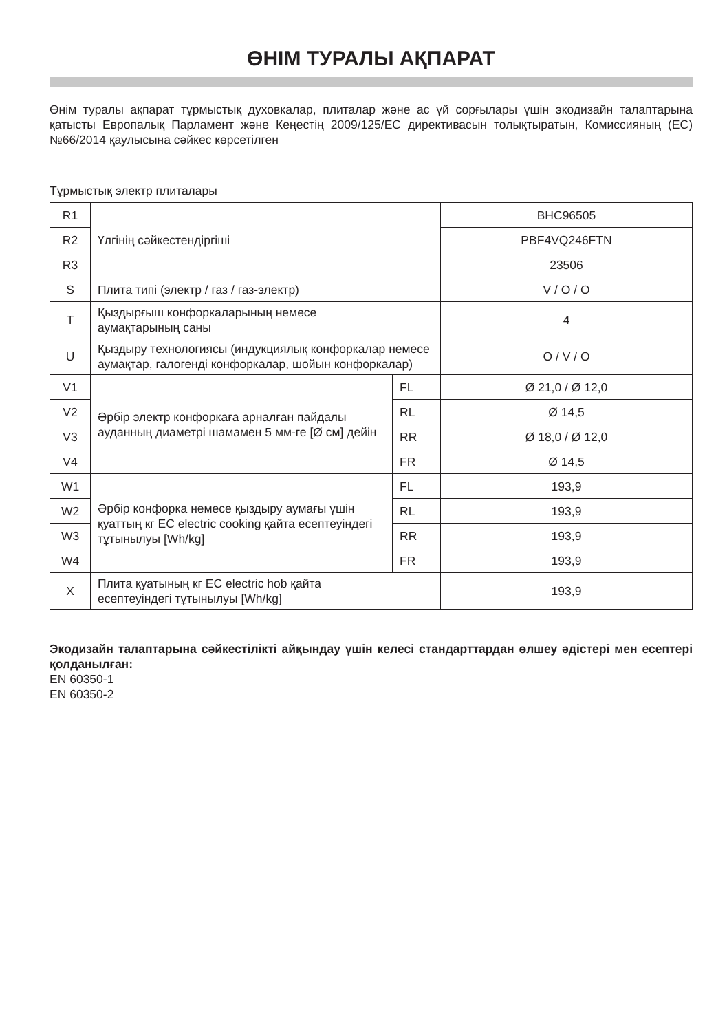ӨНІМ ТУРАЛЫ АҚПАРАТ
Өнім туралы ақпарат тұрмыстық духовкалар, плиталар және ас үй сорғылары үшін экодизайн талаптарына қатысты Европалық Парламент және Кеңестің 2009/125/EC директивасын толықтыратын, Комиссияның (EC) №66/2014 қаулысына сәйкес көрсетілген
Тұрмыстық электр плиталары
| R1 | Үлгінің сәйкестендіргіші | | BHC96505 |
| R2 | | | PBF4VQ246FTN |
| R3 | | | 23506 |
| S | Плита типі (электр / газ / газ-электр) | | V / O / O |
| T | Қыздырғыш конфоркаларының немесе аумақтарының саны | | 4 |
| U | Қыздыру технологиясы (индукциялық конфоркалар немесе аумақтар, галогенді конфоркалар, шойын конфоркалар) | | O / V / O |
| V1 | Әрбір электр конфоркаға арналған пайдалы ауданның диаметрі шамамен 5 мм-ге [Ø см] дейін | FL | Ø 21,0 / Ø 12,0 |
| V2 | | RL | Ø 14,5 |
| V3 | | RR | Ø 18,0 / Ø 12,0 |
| V4 | | FR | Ø 14,5 |
| W1 | Әрбір конфорка немесе қыздыру аумағы үшін қуаттың кг EC electric cooking қайта есептеуіндегі тұтынылуы [Wh/kg] | FL | 193,9 |
| W2 | | RL | 193,9 |
| W3 | | RR | 193,9 |
| W4 | | FR | 193,9 |
| X | Плита қуатының кг EC electric hob қайта есептеуіндегі тұтынылуы [Wh/kg] | | 193,9 |
Экодизайн талаптарына сәйкестілікті айқындау үшін келесі стандарттардан өлшеу әдістері мен есептері қолданылған:
EN 60350-1
EN 60350-2